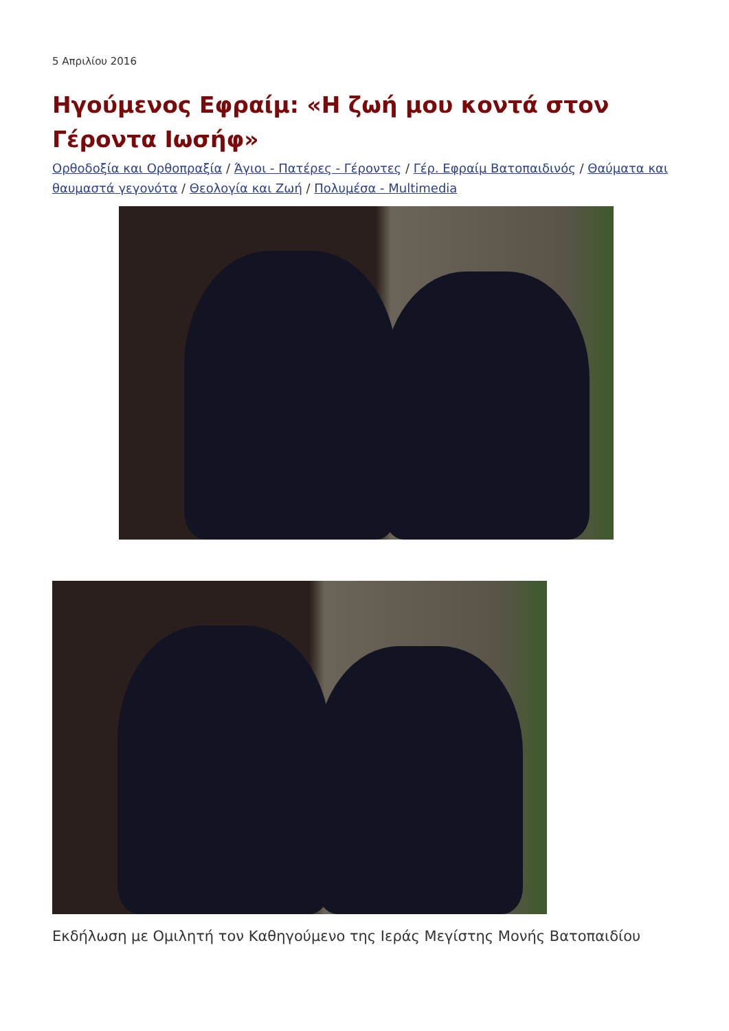5 Απριλίου 2016
Ηγούμενος Εφραίμ: «Η ζωή μου κοντά στον Γέροντα Ιωσήφ»
Ορθοδοξία και Ορθοπραξία / Άγιοι - Πατέρες - Γέροντες / Γέρ. Εφραίμ Βατοπαιδινός / Θαύματα και θαυμαστά γεγονότα / Θεολογία και Ζωή / Πολυμέσα - Multimedia
Εκδήλωση με Ομιλητή τον Καθηγούμενο της Ιεράς Μεγίστης Μονής Βατοπαιδίου